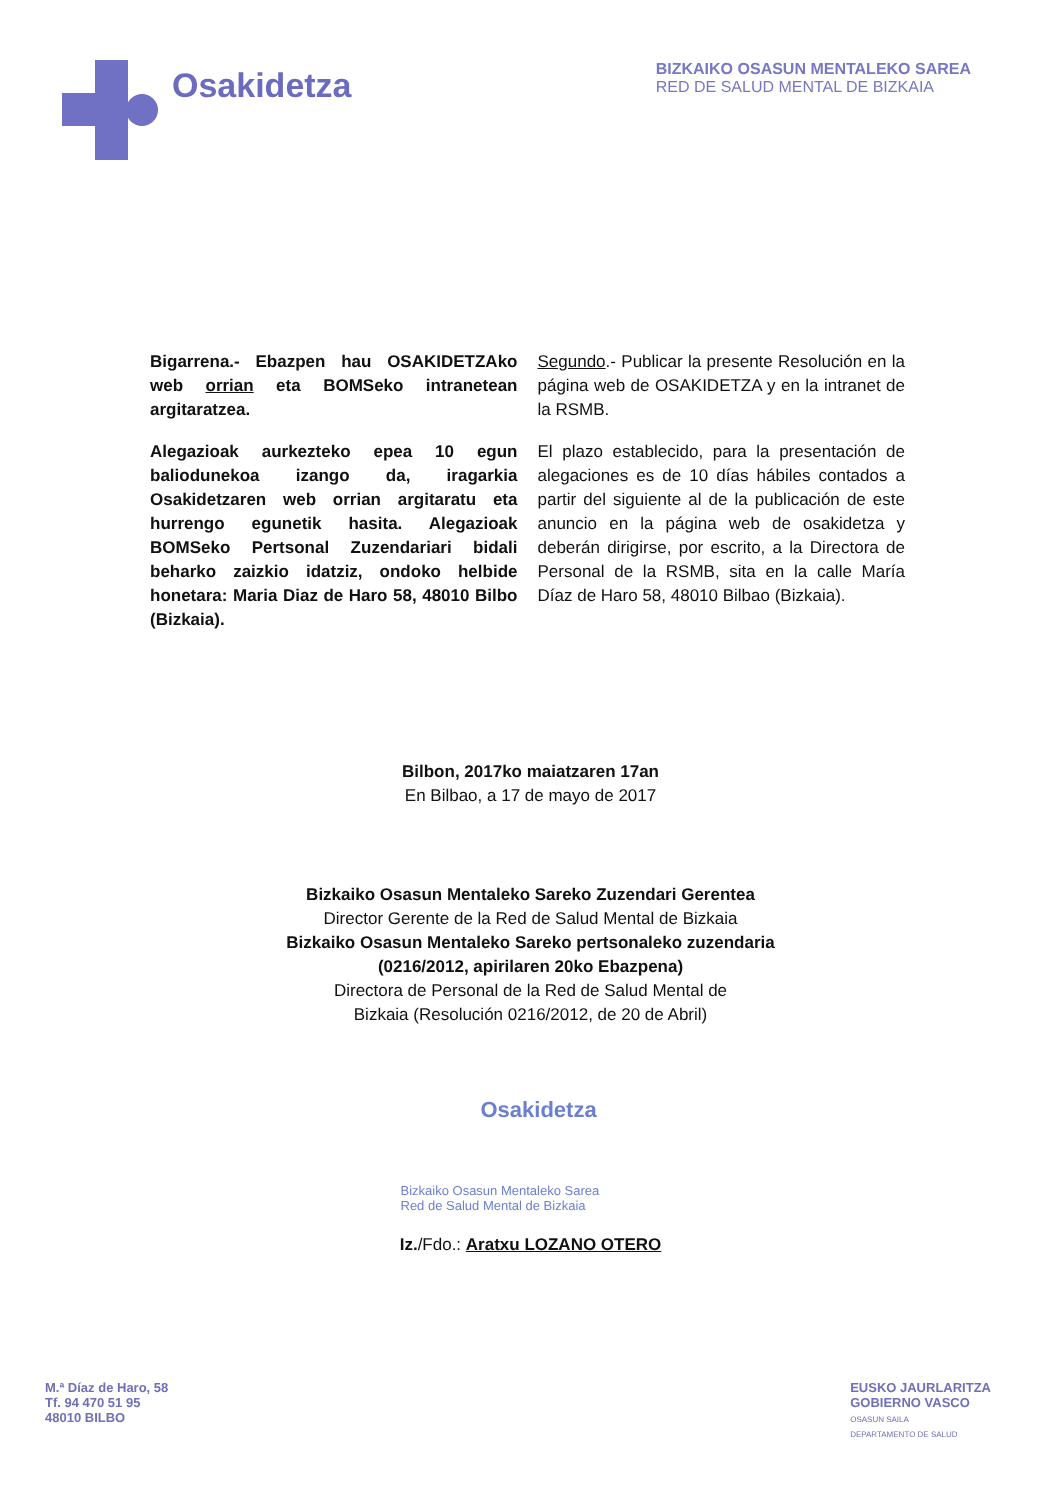Osakidetza
BIZKAIKO OSASUN MENTALEKO SAREA
RED DE SALUD MENTAL DE BIZKAIA
Bigarrena.- Ebazpen hau OSAKIDETZAko web orrian eta BOMSeko intranetean argitaratzea.
Alegazioak aurkezteko epea 10 egun baliodunekoa izango da, iragarkia Osakidetzaren web orrian argitaratu eta hurrengo egunetik hasita. Alegazioak BOMSeko Pertsonal Zuzendariari bidali beharko zaizkio idatziz, ondoko helbide honetara: Maria Diaz de Haro 58, 48010 Bilbo (Bizkaia).
Segundo.- Publicar la presente Resolución en la página web de OSAKIDETZA y en la intranet de la RSMB.
El plazo establecido, para la presentación de alegaciones es de 10 días hábiles contados a partir del siguiente al de la publicación de este anuncio en la página web de osakidetza y deberán dirigirse, por escrito, a la Directora de Personal de la RSMB, sita en la calle María Díaz de Haro 58, 48010 Bilbao (Bizkaia).
Bilbon, 2017ko maiatzaren 17an
En Bilbao, a 17 de mayo de 2017
Bizkaiko Osasun Mentaleko Sareko Zuzendari Gerentea
Director Gerente de la Red de Salud Mental de Bizkaia
Bizkaiko Osasun Mentaleko Sareko pertsonaleko zuzendaria
(0216/2012, apirilaren 20ko Ebazpena)
Directora de Personal de la Red de Salud Mental de
Bizkaia (Resolución 0216/2012, de 20 de Abril)
Osakidetza
Bizkaiko Osasun Mentaleko Sarea
Red de Salud Mental de Bizkaia
Iz./Fdo.: Aratxu LOZANO OTERO
M.ª Díaz de Haro, 58
Tf. 94 470 51 95
48010 BILBO
EUSKO JAURLARITZA
GOBIERNO VASCO
OSASUN SAILA
DEPARTAMENTO DE SALUD